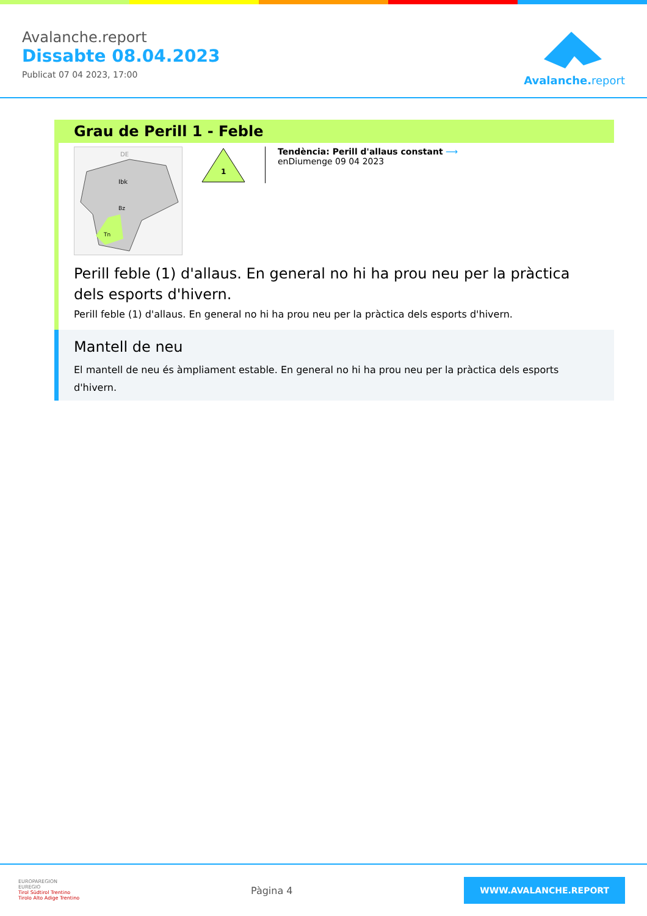Avalanche.report
Dissabte 08.04.2023
Publicat 07 04 2023, 17:00
Avalanche.report
Grau de Perill 1 - Feble
DE
Ibk
Bz
Tn
1
Tendència: Perill d'allaus constant ⟶
enDiumenge 09 04 2023
Perill feble (1) d'allaus. En general no hi ha prou neu per la pràctica dels esports d'hivern.
Perill feble (1) d'allaus. En general no hi ha prou neu per la pràctica dels esports d'hivern.
Mantell de neu
El mantell de neu és àmpliament estable. En general no hi ha prou neu per la pràctica dels esports d'hivern.
EUROPAREGION
EUREGIO
Tirol Südtirol Trentino
Tirolo Alto Adige Trentino
Pàgina 4
WWW.AVALANCHE.REPORT